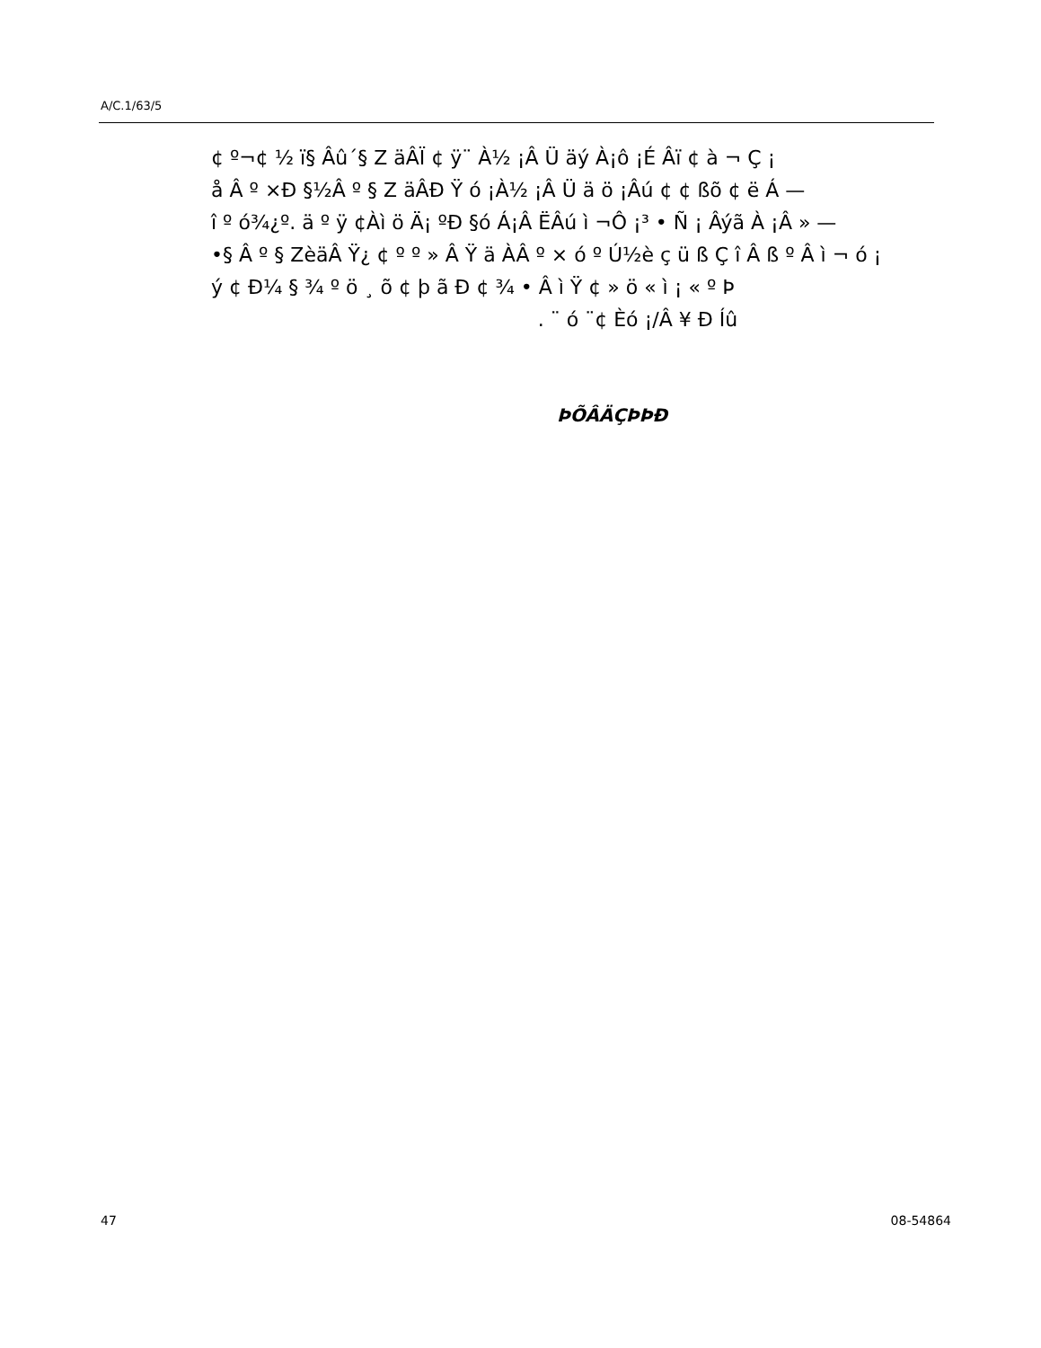A/C.1/63/5
¢ º¬¢ ½ ï§ Âû´§ Z äÂÏ ¢ ÿ¨ À½ ¡Â Ü äý À¡ô ¡É Âï ¢ à ¬ Ç ¡
å Â º ×Ð §½Â º § Z äÂÐ Ÿ ó ¡À½ ¡Â Ü ä ö ¡Âú ¢ ¢ ßõ ¢ ë Á —
î º ó¾¿º. ä º ÿ ¢Àì ö Ä¡ ºÐ §ó Á¡Â ËÂú ì ¬Ô ¡³ • Ñ ¡ Âýã À ¡Â » —
•§ Â º § ZèäÂ Ÿ¿ ¢ º º » Â Ÿ ä ÀÂ º × ó º Ú½è ç ü ß Ç î Â ß º Â ì ¬ ó ¡
ý ¢ Ð¼ § ¾ º ö ¸ õ ¢ þ ã Ð ¢ ¾ • Â ì Ÿ ¢ » ö « ì ¡ « º Þ
. ¨ ó ¨¢ Èó ¡/Â ¥ Ð Íû
ÞÕÂÄÇÞÞÐ
47 08-54864